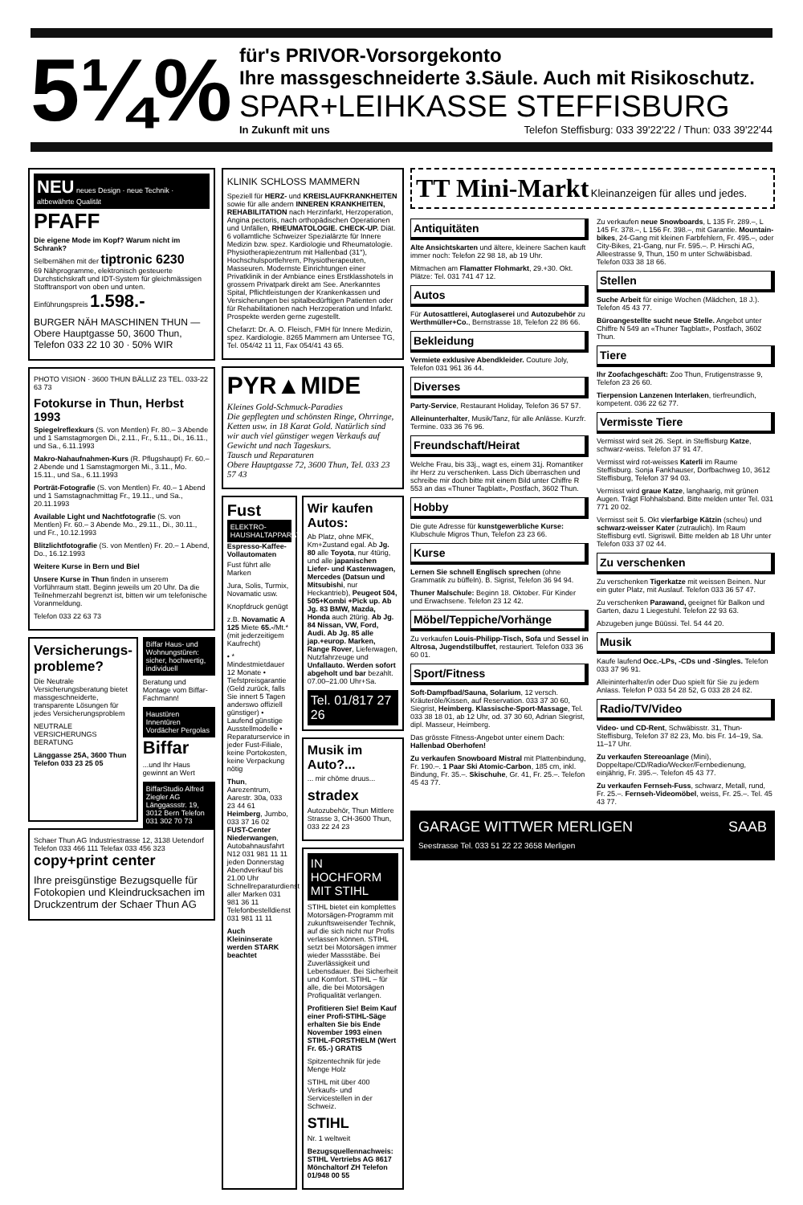5¼%
für's PRIVOR-Vorsorgekonto
Ihre massgeschneiderte 3.Säule. Auch mit Risikoschutz.
SPAR+LEIHKASSE STEFFISBURG
In Zukunft mit uns Telefon Steffisburg: 033 39'22'22 / Thun: 033 39'22'44
NEU neues Design · neue Technik · altbewährte Qualität
PFAFF
Die eigene Mode im Kopf? Warum nicht im Schrank?
Selbernähen mit der tiptronic 6230
69 Nähprogramme, elektronisch gesteuerte Durchstichskraft und IDT-System für gleichmässigen Stofftransport von oben und unten.
Einführungspreis 1.598.-
BURGER NÄH MASCHINEN THUN — Obere Hauptgasse 50, 3600 Thun, Telefon 033 22 10 30 · 50% WIR
PHOTO VISION · 3600 THUN BÄLLIZ 23 TEL. 033-22 63 73
Fotokurse in Thun, Herbst 1993
Spiegelreflexkurs (S. von Mentlen) Fr. 80.– 3 Abende und 1 Samstagmorgen Di., 2.11., Fr., 5.11., Di., 16.11., und Sa., 6.11.1993
Makro-Nahaufnahmen-Kurs (R. Pflugshaupt) Fr. 60.– 2 Abende und 1 Samstagmorgen Mi., 3.11., Mo. 15.11., und Sa., 6.11.1993
Porträt-Fotografie (S. von Mentlen) Fr. 40.– 1 Abend und 1 Samstagnachmittag Fr., 19.11., und Sa., 20.11.1993
Available Light und Nachtfotografie (S. von Mentlen) Fr. 60.– 3 Abende Mo., 29.11., Di., 30.11., und Fr., 10.12.1993
Blitzlichtfotografie (S. von Mentlen) Fr. 20.– 1 Abend, Do., 16.12.1993
Weitere Kurse in Bern und Biel
Unsere Kurse in Thun finden in unserem Vorführraum statt. Beginn jeweils um 20 Uhr. Da die Teilnehmerzahl begrenzt ist, bitten wir um telefonische Voranmeldung.
Telefon 033 22 63 73
Versicherungs-probleme?
Die Neutrale Versicherungsberatung bietet massgeschneiderte, transparente Lösungen für jedes Versicherungsproblem
NEUTRALE VERSICHERUNGS BERATUNG
Länggasse 25A, 3600 Thun Telefon 033 23 25 05
Biffar Haus- und Wohnungstüren: sicher, hochwertig, individuell
Beratung und Montage vom Biffar-Fachmann!
Haustüren Innentüren Vordächer Pergolas
Biffar
...und Ihr Haus gewinnt an Wert
BiffarStudio Alfred Ziegler AG Länggassstr. 19, 3012 Bern Telefon 031 302 70 73
Schaer Thun AG Industriestrasse 12, 3138 Uetendorf Telefon 033 466 111 Telefax 033 456 323 copy+print center
Ihre preisgünstige Bezugsquelle für Fotokopien und Kleindrucksachen im Druckzentrum der Schaer Thun AG
KLINIK SCHLOSS MAMMERN
Speziell für HERZ- und KREISLAUFKRANKHEITEN sowie für alle andern INNEREN KRANKHEITEN, REHABILITATION nach Herzinfarkt, Herzoperation, Angina pectoris, nach orthopädischen Operationen und Unfällen, RHEUMATOLOGIE. CHECK-UP. Diät. 6 vollamtliche Schweizer Spezialärzte für Innere Medizin bzw. spez. Kardiologie und Rheumatologie. Physiotherapiezentrum mit Hallenbad (31°), Hochschulsportlehrern, Physiotherapeuten, Masseuren. Modernste Einrichtungen einer Privatklinik in der Ambiance eines Erstklasshotels in grossem Privatpark direkt am See. Anerkanntes Spital, Pflichtleistungen der Krankenkassen und Versicherungen bei spitalbedürftigen Patienten oder für Rehabilitationen nach Herzoperation und Infarkt. Prospekte werden gerne zugestellt.
Chefarzt: Dr. A. O. Fleisch, FMH für Innere Medizin, spez. Kardiologie. 8265 Mammern am Untersee TG, Tel. 054/42 11 11, Fax 054/41 43 65.
PYR▲MIDE
Kleines Gold-Schmuck-Paradies
Die gepflegten und schönsten Ringe, Ohrringe, Ketten usw. in 18 Karat Gold. Natürlich sind wir auch viel günstiger wegen Verkaufs auf Gewicht und nach Tageskurs.
Tausch und Reparaturen
Obere Hauptgasse 72, 3600 Thun, Tel. 033 23 57 43
Fust
ELEKTRO-HAUSHALTAPPARATE
Espresso-Kaffee-Vollautomaten
Fust führt alle Marken
Jura, Solis, Turmix, Novamatic usw.
Knopfdruck genügt
z.B. Novamatic A 125 Miete 65.-/Mt.* (mit jederzeitigem Kaufrecht)
• * Mindestmietdauer 12 Monate • Tiefstpreisgarantie (Geld zurück, falls Sie innert 5 Tagen anderswo offiziell günstiger) • Laufend günstige Ausstellmodelle • Reparaturservice in jeder Fust-Filiale, keine Portokosten, keine Verpackung nötig
Thun, Aarezentrum, Aarestr. 30a, 033 23 44 61 Heimberg, Jumbo, 033 37 16 02 FUST-Center Niederwangen, Autobahnausfahrt N12 031 981 11 11 jeden Donnerstag Abendverkauf bis 21.00 Uhr Schnellreparaturdienst aller Marken 031 981 36 11 Telefonbestelldienst 031 981 11 11
Auch Kleininserate werden STARK beachtet
Wir kaufen Autos:
Ab Platz, ohne MFK, Km+Zustand egal. Ab Jg. 80 alle Toyota, nur 4türig, und alle japanischen Liefer- und Kastenwagen, Mercedes (Datsun und Mitsubishi, nur Heckantrieb), Peugeot 504, 505+Kombi +Pick up. Ab Jg. 83 BMW, Mazda, Honda auch 2türig. Ab Jg. 84 Nissan, VW, Ford, Audi. Ab Jg. 85 alle jap.+europ. Marken, Range Rover, Lieferwagen, Nutzfahrzeuge und Unfallauto. Werden sofort abgeholt und bar bezahlt. 07.00–21.00 Uhr+Sa.
Tel. 01/817 27 26
Musik im Auto?...
... mir chöme druus...
stradex
Autozubehör, Thun Mittlere Strasse 3, CH-3600 Thun, 033 22 24 23
IN HOCHFORM MIT STIHL
STIHL bietet ein komplettes Motorsägen-Programm mit zukunftsweisender Technik, auf die sich nicht nur Profis verlassen können. STIHL setzt bei Motorsägen immer wieder Massstäbe. Bei Zuverlässigkeit und Lebensdauer. Bei Sicherheit und Komfort. STIHL – für alle, die bei Motorsägen Profiqualität verlangen.
Profitieren Sie! Beim Kauf einer Profi-STIHL-Säge erhalten Sie bis Ende November 1993 einen STIHL-FORSTHELM (Wert Fr. 65.-) GRATIS
Spitzentechnik für jede Menge Holz
STIHL mit über 400 Verkaufs- und Servicestellen in der Schweiz.
STIHL
Nr. 1 weltweit
Bezugsquellennachweis: STIHL Vertriebs AG 8617 Mönchaltorf ZH Telefon 01/948 00 55
TT Mini-Markt Kleinanzeigen für alles und jedes.
Antiquitäten
Alte Ansichtskarten und ältere, kleinere Sachen kauft immer noch: Telefon 22 98 18, ab 19 Uhr.
Mitmachen am Flamatter Flohmarkt, 29.+30. Okt. Plätze: Tel. 031 741 47 12.
Autos
Für Autosattlerei, Autoglaserei und Autozubehör zu Werthmüller+Co., Bernstrasse 18, Telefon 22 86 66.
Bekleidung
Vermiete exklusive Abendkleider. Couture Joly, Telefon 031 961 36 44.
Diverses
Party-Service, Restaurant Holiday, Telefon 36 57 57.
Alleinunterhalter, Musik/Tanz, für alle Anlässe. Kurzfr. Termine. 033 36 76 96.
Freundschaft/Heirat
Welche Frau, bis 33j., wagt es, einem 31j. Romantiker ihr Herz zu verschenken. Lass Dich überraschen und schreibe mir doch bitte mit einem Bild unter Chiffre R 553 an das «Thuner Tagblatt», Postfach, 3602 Thun.
Hobby
Die gute Adresse für kunstgewerbliche Kurse: Klubschule Migros Thun, Telefon 23 23 66.
Kurse
Lernen Sie schnell Englisch sprechen (ohne Grammatik zu büffeln). B. Sigrist, Telefon 36 94 94.
Thuner Malschule: Beginn 18. Oktober. Für Kinder und Erwachsene. Telefon 23 12 42.
Möbel/Teppiche/Vorhänge
Zu verkaufen Louis-Philipp-Tisch, Sofa und Sessel in Altrosa, Jugendstilbuffet, restauriert. Telefon 033 36 60 01.
Sport/Fitness
Soft-Dampfbad/Sauna, Solarium, 12 versch. Kräuteröle/Kissen, auf Reservation. 033 37 30 60, Siegrist, Heimberg. Klassische-Sport-Massage, Tel. 033 38 18 01, ab 12 Uhr, od. 37 30 60, Adrian Siegrist, dipl. Masseur, Heimberg.
Das grösste Fitness-Angebot unter einem Dach: Hallenbad Oberhofen!
Zu verkaufen Snowboard Mistral mit Plattenbindung, Fr. 190.–. 1 Paar Ski Atomic-Carbon, 185 cm, inkl. Bindung, Fr. 35.–. Skischuhe, Gr. 41, Fr. 25.–. Telefon 45 43 77.
Zu verkaufen neue Snowboards, L 135 Fr. 289.–, L 145 Fr. 378.–, L 156 Fr. 398.–, mit Garantie. Mountain-bikes, 24-Gang mit kleinen Farbfehlern, Fr. 495.–, oder City-Bikes, 21-Gang, nur Fr. 595.–. P. Hirschi AG, Alleestrasse 9, Thun, 150 m unter Schwäbisbad. Telefon 033 38 18 66.
Stellen
Suche Arbeit für einige Wochen (Mädchen, 18 J.). Telefon 45 43 77.
Büroangestellte sucht neue Stelle. Angebot unter Chiffre N 549 an «Thuner Tagblatt», Postfach, 3602 Thun.
Tiere
Ihr Zoofachgeschäft: Zoo Thun, Frutigenstrasse 9, Telefon 23 26 60.
Tierpension Lanzenen Interlaken, tierfreundlich, kompetent. 036 22 62 77.
Vermisste Tiere
Vermisst wird seit 26. Sept. in Steffisburg Katze, schwarz-weiss. Telefon 37 91 47.
Vermisst wird rot-weisses Katerli im Raume Steffisburg. Sonja Fankhauser, Dorfbachweg 10, 3612 Steffisburg, Telefon 37 94 03.
Vermisst wird graue Katze, langhaarig, mit grünen Augen. Trägt Flohhalsband. Bitte melden unter Tel. 031 771 20 02.
Vermisst seit 5. Okt vierfarbige Kätzin (scheu) und schwarz-weisser Kater (zutraulich). Im Raum Steffisburg evtl. Sigriswil. Bitte melden ab 18 Uhr unter Telefon 033 37 02 44.
Zu verschenken
Zu verschenken Tigerkatze mit weissen Beinen. Nur ein guter Platz, mit Auslauf. Telefon 033 36 57 47.
Zu verschenken Parawand, geeignet für Balkon und Garten, dazu 1 Liegestuhl. Telefon 22 93 63.
Abzugeben junge Büüssi. Tel. 54 44 20.
Musik
Kaufe laufend Occ.-LPs, -CDs und -Singles. Telefon 033 37 96 91.
Alleininterhalter/in oder Duo spielt für Sie zu jedem Anlass. Telefon P 033 54 28 52, G 033 28 24 82.
Radio/TV/Video
Video- und CD-Rent, Schwäbisstr. 31, Thun-Steffisburg, Telefon 37 82 23, Mo. bis Fr. 14–19, Sa. 11–17 Uhr.
Zu verkaufen Stereoanlage (Mini), Doppeltape/CD/Radio/Wecker/Fernbedienung, einjährig, Fr. 395.–. Telefon 45 43 77.
Zu verkaufen Fernseh-Fuss, schwarz, Metall, rund, Fr. 25.–. Fernseh-Videomöbel, weiss, Fr. 25.–. Tel. 45 43 77.
GARAGE WITTWER MERLIGEN SAAB
Seestrasse Tel. 033 51 22 22 3658 Merligen